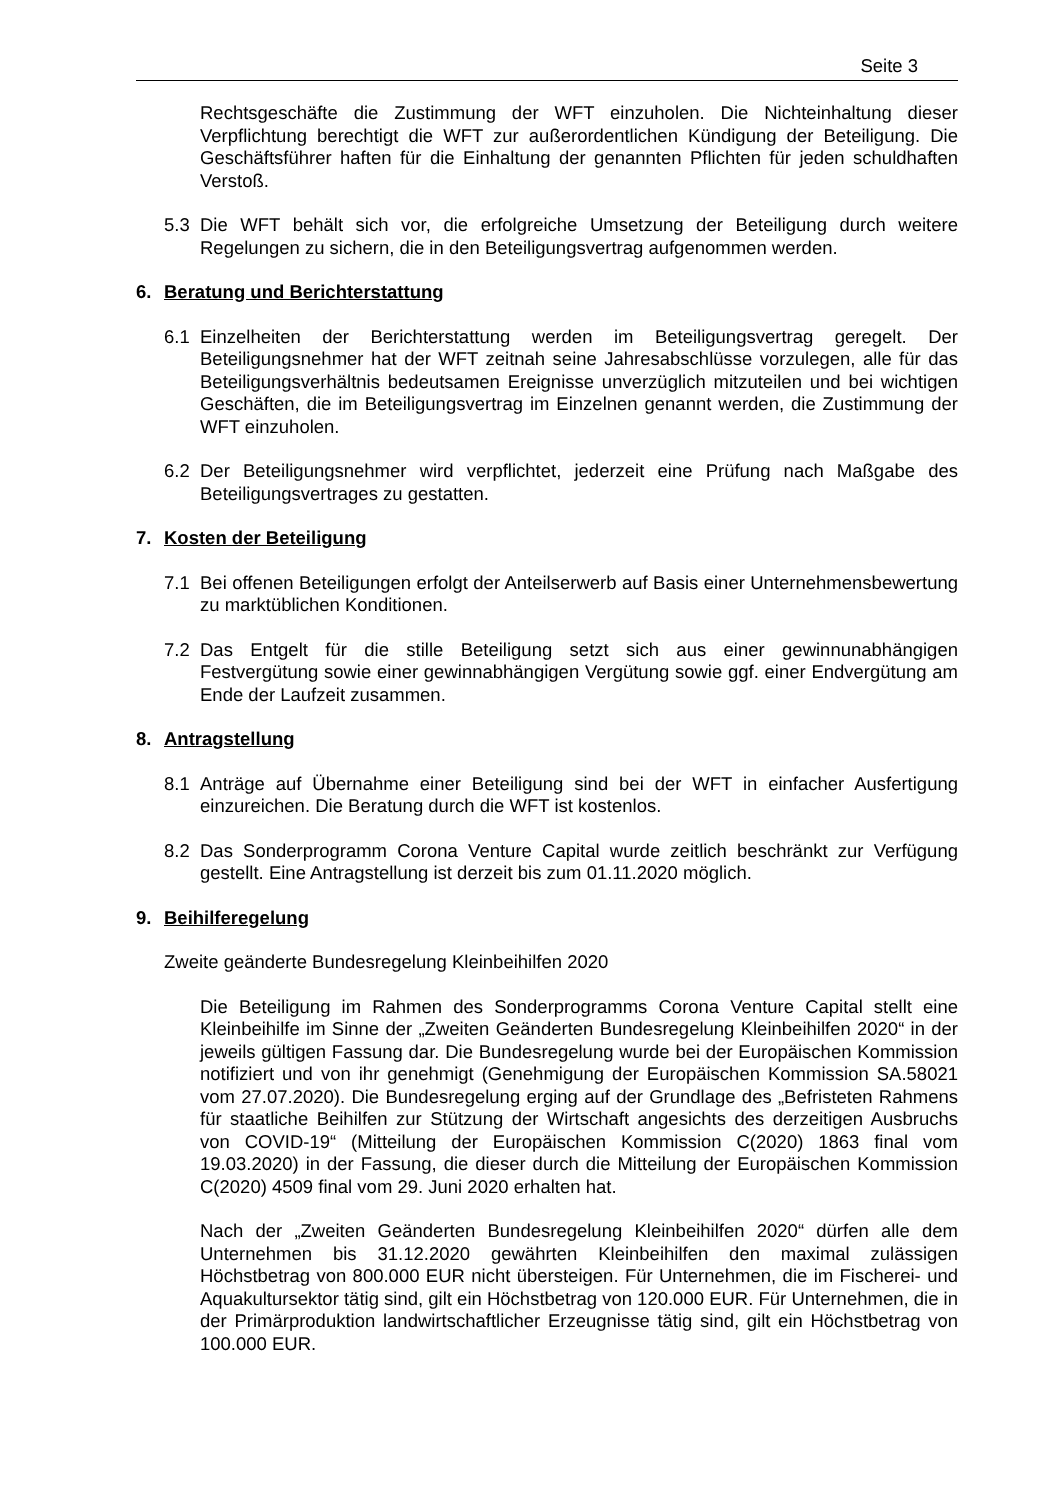Seite 3
Rechtsgeschäfte die Zustimmung der WFT einzuholen. Die Nichteinhaltung dieser Verpflichtung berechtigt die WFT zur außerordentlichen Kündigung der Beteiligung. Die Geschäftsführer haften für die Einhaltung der genannten Pflichten für jeden schuldhaften Verstoß.
5.3 Die WFT behält sich vor, die erfolgreiche Umsetzung der Beteiligung durch weitere Regelungen zu sichern, die in den Beteiligungsvertrag aufgenommen werden.
6. Beratung und Berichterstattung
6.1 Einzelheiten der Berichterstattung werden im Beteiligungsvertrag geregelt. Der Beteiligungsnehmer hat der WFT zeitnah seine Jahresabschlüsse vorzulegen, alle für das Beteiligungsverhältnis bedeutsamen Ereignisse unverzüglich mitzuteilen und bei wichtigen Geschäften, die im Beteiligungsvertrag im Einzelnen genannt werden, die Zustimmung der WFT einzuholen.
6.2 Der Beteiligungsnehmer wird verpflichtet, jederzeit eine Prüfung nach Maßgabe des Beteiligungsvertrages zu gestatten.
7. Kosten der Beteiligung
7.1 Bei offenen Beteiligungen erfolgt der Anteilserwerb auf Basis einer Unternehmensbewertung zu marktüblichen Konditionen.
7.2 Das Entgelt für die stille Beteiligung setzt sich aus einer gewinnunabhängigen Festvergütung sowie einer gewinnabhängigen Vergütung sowie ggf. einer Endvergütung am Ende der Laufzeit zusammen.
8. Antragstellung
8.1 Anträge auf Übernahme einer Beteiligung sind bei der WFT in einfacher Ausfertigung einzureichen. Die Beratung durch die WFT ist kostenlos.
8.2 Das Sonderprogramm Corona Venture Capital wurde zeitlich beschränkt zur Verfügung gestellt. Eine Antragstellung ist derzeit bis zum 01.11.2020 möglich.
9. Beihilferegelung
Zweite geänderte Bundesregelung Kleinbeihilfen 2020
Die Beteiligung im Rahmen des Sonderprogramms Corona Venture Capital stellt eine Kleinbeihilfe im Sinne der „Zweiten Geänderten Bundesregelung Kleinbeihilfen 2020“ in der jeweils gültigen Fassung dar. Die Bundesregelung wurde bei der Europäischen Kommission notifiziert und von ihr genehmigt (Genehmigung der Europäischen Kommission SA.58021 vom 27.07.2020). Die Bundesregelung erging auf der Grundlage des „Befristeten Rahmens für staatliche Beihilfen zur Stützung der Wirtschaft angesichts des derzeitigen Ausbruchs von COVID-19“ (Mitteilung der Europäischen Kommission C(2020) 1863 final vom 19.03.2020) in der Fassung, die dieser durch die Mitteilung der Europäischen Kommission C(2020) 4509 final vom 29. Juni 2020 erhalten hat.
Nach der „Zweiten Geänderten Bundesregelung Kleinbeihilfen 2020“ dürfen alle dem Unternehmen bis 31.12.2020 gewährten Kleinbeihilfen den maximal zulässigen Höchstbetrag von 800.000 EUR nicht übersteigen. Für Unternehmen, die im Fischerei- und Aquakultursektor tätig sind, gilt ein Höchstbetrag von 120.000 EUR. Für Unternehmen, die in der Primärproduktion landwirtschaftlicher Erzeugnisse tätig sind, gilt ein Höchstbetrag von 100.000 EUR.